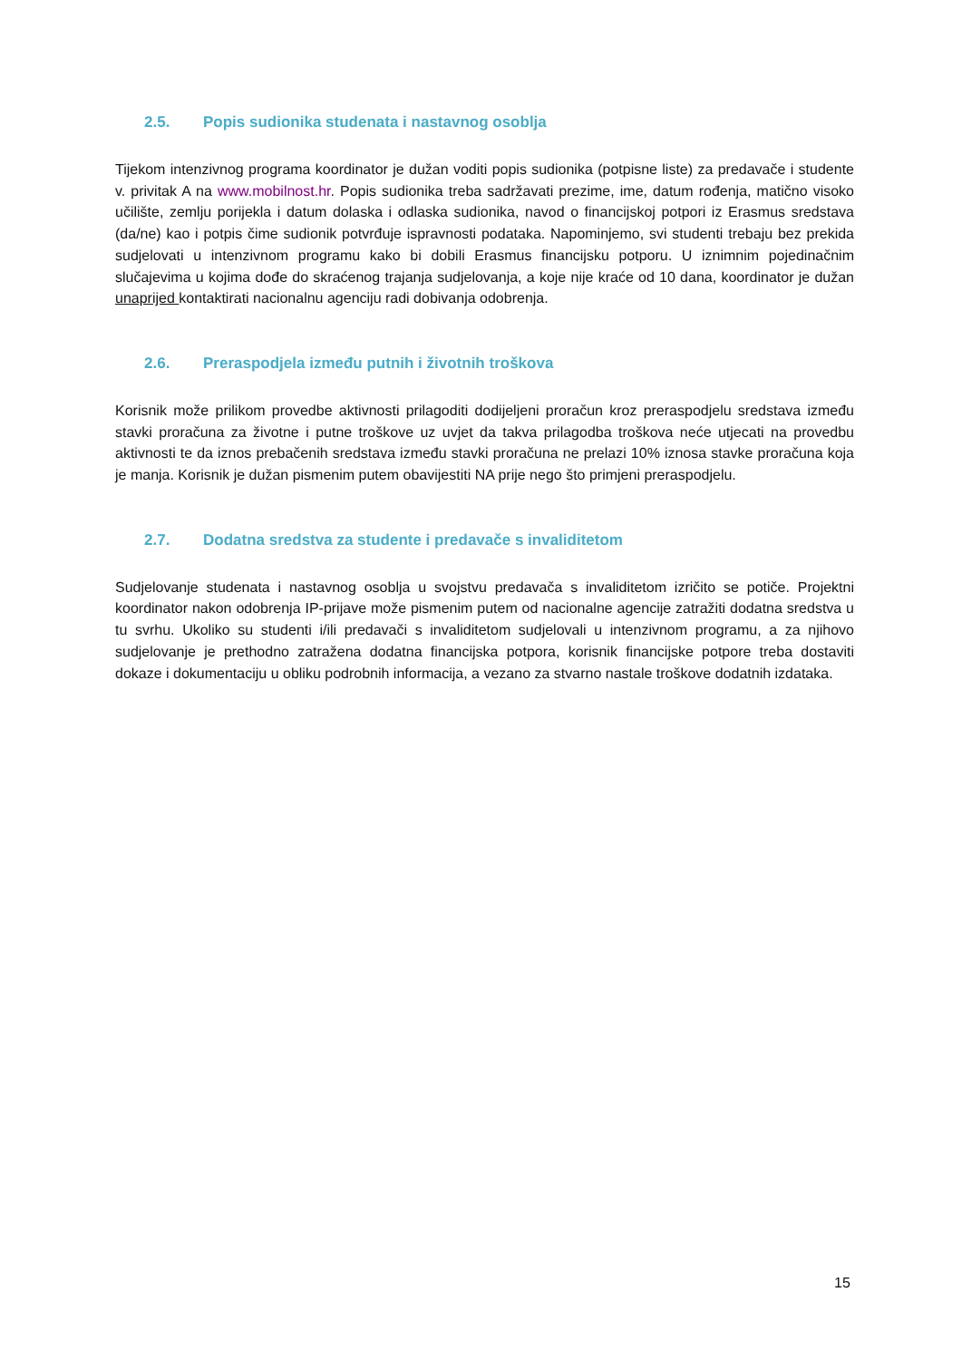2.5. Popis sudionika studenata i nastavnog osoblja
Tijekom intenzivnog programa koordinator je dužan voditi popis sudionika (potpisne liste) za predavače i studente v. privitak A na www.mobilnost.hr. Popis sudionika treba sadržavati prezime, ime, datum rođenja, matično visoko učilište, zemlju porijekla i datum dolaska i odlaska sudionika, navod o financijskoj potpori iz Erasmus sredstava (da/ne) kao i potpis čime sudionik potvrđuje ispravnosti podataka. Napominjemo, svi studenti trebaju bez prekida sudjelovati u intenzivnom programu kako bi dobili Erasmus financijsku potporu. U iznimnim pojedinačnim slučajevima u kojima dođe do skraćenog trajanja sudjelovanja, a koje nije kraće od 10 dana, koordinator je dužan unaprijed kontaktirati nacionalnu agenciju radi dobivanja odobrenja.
2.6. Preraspodjela između putnih i životnih troškova
Korisnik može prilikom provedbe aktivnosti prilagoditi dodijeljeni proračun kroz preraspodjelu sredstava između stavki proračuna za životne i putne troškove uz uvjet da takva prilagodba troškova neće utjecati na provedbu aktivnosti te da iznos prebačenih sredstava između stavki proračuna ne prelazi 10% iznosa stavke proračuna koja je manja. Korisnik je dužan pismenim putem obavijestiti NA prije nego što primjeni preraspodjelu.
2.7. Dodatna sredstva za studente i predavače s invaliditetom
Sudjelovanje studenata i nastavnog osoblja u svojstvu predavača s invaliditetom izričito se potiče. Projektni koordinator nakon odobrenja IP-prijave može pismenim putem od nacionalne agencije zatražiti dodatna sredstva u tu svrhu. Ukoliko su studenti i/ili predavači s invaliditetom sudjelovali u intenzivnom programu, a za njihovo sudjelovanje je prethodno zatražena dodatna financijska potpora, korisnik financijske potpore treba dostaviti dokaze i dokumentaciju u obliku podrobnih informacija, a vezano za stvarno nastale troškove dodatnih izdataka.
15